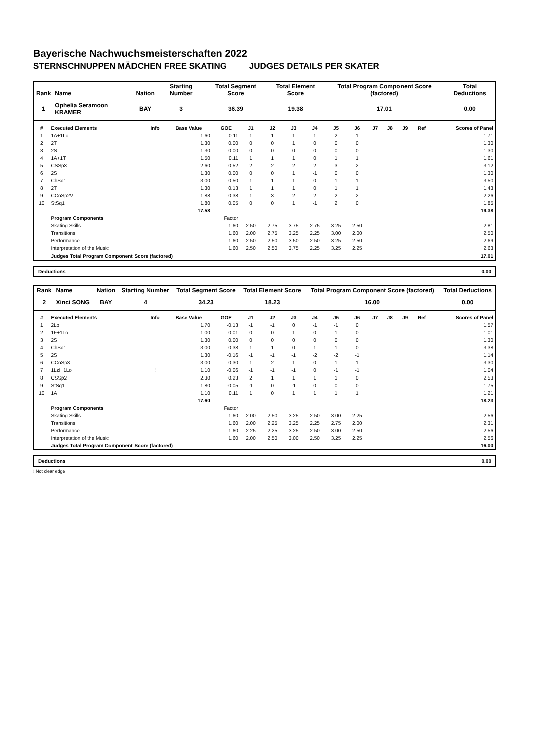Bayerische Nachwuchsmeisterschaften 2022
STERNSCHNUPPEN MÄDCHEN FREE SKATING JUDGES DETAILS PER SKATER
| Rank | Name | Nation | Starting Number | Total Segment Score | Total Element Score | Total Program Component Score (factored) | Total Deductions |
| --- | --- | --- | --- | --- | --- | --- | --- |
| 1 | Ophelia Seramoon KRAMER | BAY | 3 | 36.39 | 19.38 | 17.01 | 0.00 |
| # | Executed Elements | Info | Base Value | GOE | J1 | J2 | J3 | J4 | J5 | J6 | J7 | J8 | J9 | Ref | Scores of Panel |
| --- | --- | --- | --- | --- | --- | --- | --- | --- | --- | --- | --- | --- | --- | --- | --- |
| 1 | 1A+1Lo | | 1.60 | 0.11 | 1 | 1 | 1 | 1 | 2 | 1 | | | | | 1.71 |
| 2 | 2T | | 1.30 | 0.00 | 0 | 0 | 1 | 0 | 0 | 0 | | | | | 1.30 |
| 3 | 2S | | 1.30 | 0.00 | 0 | 0 | 0 | 0 | 0 | 0 | | | | | 1.30 |
| 4 | 1A+1T | | 1.50 | 0.11 | 1 | 1 | 1 | 0 | 1 | 1 | | | | | 1.61 |
| 5 | CSSp3 | | 2.60 | 0.52 | 2 | 2 | 2 | 2 | 3 | 2 | | | | | 3.12 |
| 6 | 2S | | 1.30 | 0.00 | 0 | 0 | 1 | -1 | 0 | 0 | | | | | 1.30 |
| 7 | ChSq1 | | 3.00 | 0.50 | 1 | 1 | 1 | 0 | 1 | 1 | | | | | 3.50 |
| 8 | 2T | | 1.30 | 0.13 | 1 | 1 | 1 | 0 | 1 | 1 | | | | | 1.43 |
| 9 | CCoSp2V | | 1.88 | 0.38 | 1 | 3 | 2 | 2 | 2 | 2 | | | | | 2.26 |
| 10 | StSq1 | | 1.80 | 0.05 | 0 | 0 | 1 | -1 | 2 | 0 | | | | | 1.85 |
| | | | 17.58 | | | | | | | | | | | | 19.38 |
| | Program Components | | | Factor | | | | | | | | | | | |
| | Skating Skills | | | 1.60 | 2.50 | 2.75 | 3.75 | 2.75 | 3.25 | 2.50 | | | | | 2.81 |
| | Transitions | | | 1.60 | 2.00 | 2.75 | 3.25 | 2.25 | 3.00 | 2.00 | | | | | 2.50 |
| | Performance | | | 1.60 | 2.50 | 2.50 | 3.50 | 2.50 | 3.25 | 2.50 | | | | | 2.69 |
| | Interpretation of the Music | | | 1.60 | 2.50 | 2.50 | 3.75 | 2.25 | 3.25 | 2.25 | | | | | 2.63 |
| | Judges Total Program Component Score (factored) | | | | | | | | | | | | | | 17.01 |
Deductions 0.00
| Rank | Name | Nation | Starting Number | Total Segment Score | Total Element Score | Total Program Component Score (factored) | Total Deductions |
| --- | --- | --- | --- | --- | --- | --- | --- |
| 2 | Xinci SONG | BAY | 4 | 34.23 | 18.23 | 16.00 | 0.00 |
| # | Executed Elements | Info | Base Value | GOE | J1 | J2 | J3 | J4 | J5 | J6 | J7 | J8 | J9 | Ref | Scores of Panel |
| --- | --- | --- | --- | --- | --- | --- | --- | --- | --- | --- | --- | --- | --- | --- | --- |
| 1 | 2Lo | | 1.70 | -0.13 | -1 | -1 | 0 | -1 | -1 | 0 | | | | | 1.57 |
| 2 | 1F+1Lo | | 1.00 | 0.01 | 0 | 0 | 1 | 0 | 1 | 0 | | | | | 1.01 |
| 3 | 2S | | 1.30 | 0.00 | 0 | 0 | 0 | 0 | 0 | 0 | | | | | 1.30 |
| 4 | ChSq1 | | 3.00 | 0.38 | 1 | 1 | 0 | 1 | 1 | 0 | | | | | 3.38 |
| 5 | 2S | | 1.30 | -0.16 | -1 | -1 | -1 | -2 | -2 | -1 | | | | | 1.14 |
| 6 | CCoSp3 | | 3.00 | 0.30 | 1 | 2 | 1 | 0 | 1 | 1 | | | | | 3.30 |
| 7 | 1Lz!+1Lo | ! | 1.10 | -0.06 | -1 | -1 | -1 | 0 | -1 | -1 | | | | | 1.04 |
| 8 | CSSp2 | | 2.30 | 0.23 | 2 | 1 | 1 | 1 | 1 | 0 | | | | | 2.53 |
| 9 | StSq1 | | 1.80 | -0.05 | -1 | 0 | -1 | 0 | 0 | 0 | | | | | 1.75 |
| 10 | 1A | | 1.10 | 0.11 | 1 | 0 | 1 | 1 | 1 | 1 | | | | | 1.21 |
| | | | 17.60 | | | | | | | | | | | | 18.23 |
| | Program Components | | | Factor | | | | | | | | | | | |
| | Skating Skills | | | 1.60 | 2.00 | 2.50 | 3.25 | 2.50 | 3.00 | 2.25 | | | | | 2.56 |
| | Transitions | | | 1.60 | 2.00 | 2.25 | 3.25 | 2.25 | 2.75 | 2.00 | | | | | 2.31 |
| | Performance | | | 1.60 | 2.25 | 2.25 | 3.25 | 2.50 | 3.00 | 2.50 | | | | | 2.56 |
| | Interpretation of the Music | | | 1.60 | 2.00 | 2.50 | 3.00 | 2.50 | 3.25 | 2.25 | | | | | 2.56 |
| | Judges Total Program Component Score (factored) | | | | | | | | | | | | | | 16.00 |
Deductions 0.00
! Not clear edge